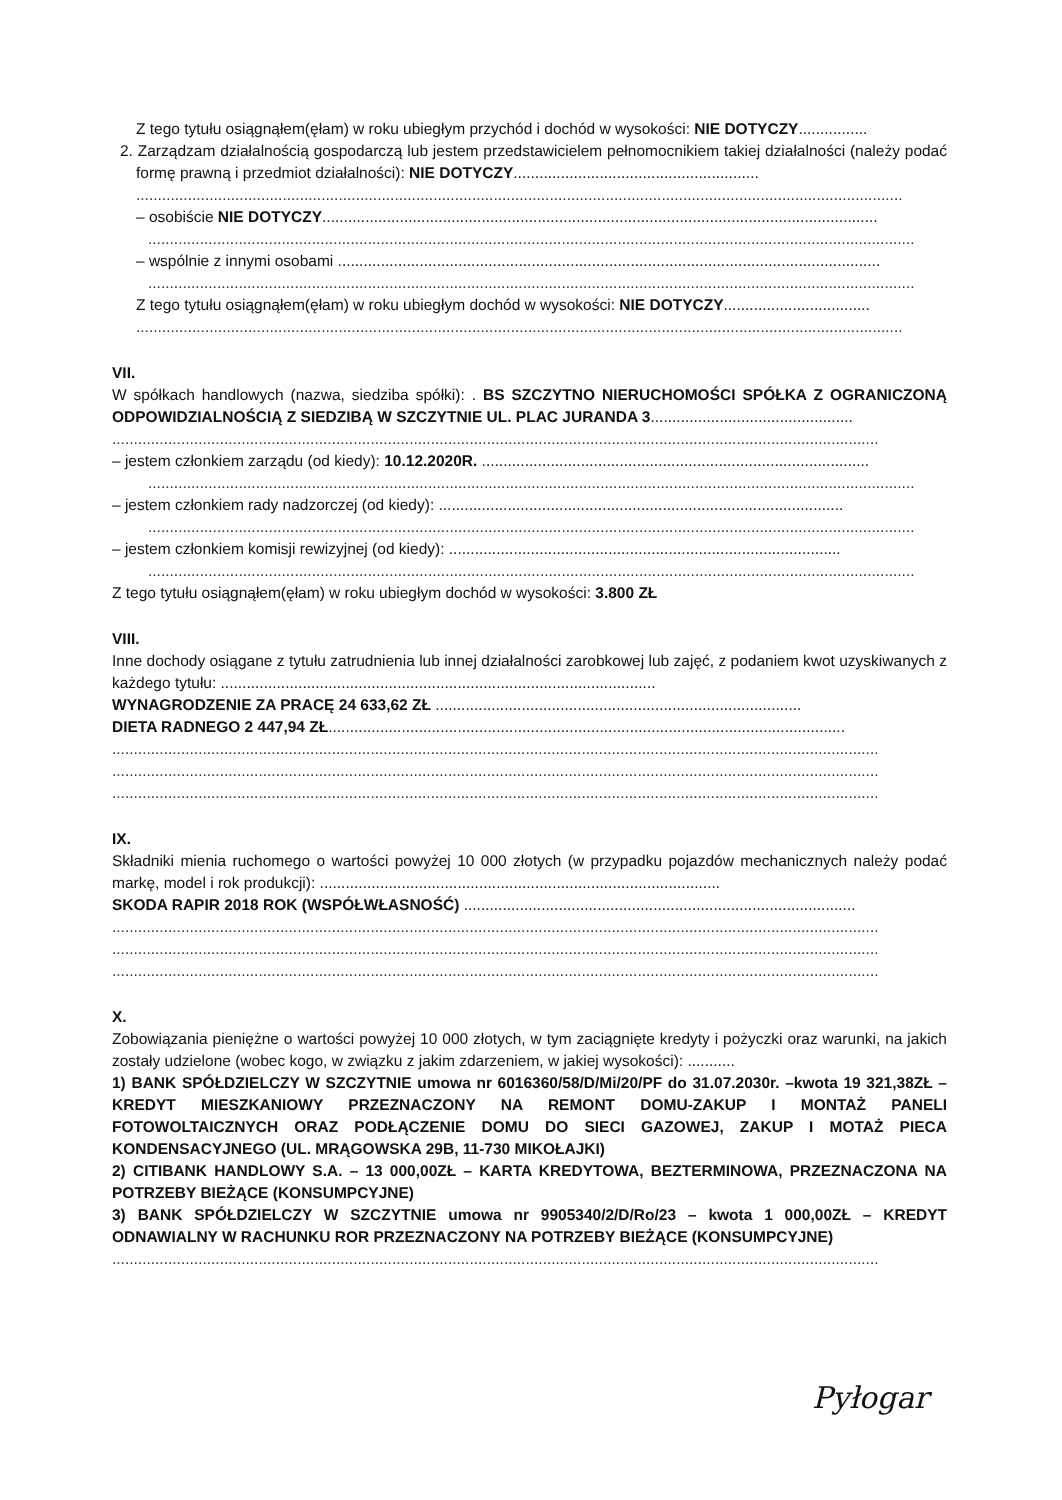Z tego tytułu osiągnąłem(ęłam) w roku ubiegłym przychód i dochód w wysokości: NIE DOTYCZY................
2. Zarządzam działalnością gospodarczą lub jestem przedstawicielem pełnomocnikiem takiej działalności (należy podać formę prawną i przedmiot działalności): NIE DOTYCZY.........................................................
..................................................................................................................................................................................
– osobiście NIE DOTYCZY.................................................................................................................................
..................................................................................................................................................................................
– wspólnie z innymi osobami ..............................................................................................................................
..................................................................................................................................................................................
Z tego tytułu osiągnąłem(ęłam) w roku ubiegłym dochód w wysokości: NIE DOTYCZY..................................
..................................................................................................................................................................................
VII.
W spółkach handlowych (nazwa, siedziba spółki): . BS SZCZYTNO NIERUCHOMOŚCI SPÓŁKA Z OGRANICZONĄ ODPOWIDZIALNOŚCIĄ Z SIEDZIBĄ W SZCZYTNIE UL. PLAC JURANDA 3...............................................
..................................................................................................................................................................................
– jestem członkiem zarządu (od kiedy): 10.12.2020R. ..........................................................................................
..................................................................................................................................................................................
– jestem członkiem rady nadzorczej (od kiedy): ..............................................................................................
..................................................................................................................................................................................
– jestem członkiem komisji rewizyjnej (od kiedy): ...........................................................................................
..................................................................................................................................................................................
Z tego tytułu osiągnąłem(ęłam) w roku ubiegłym dochód w wysokości: 3.800 ZŁ
VIII.
Inne dochody osiągane z tytułu zatrudnienia lub innej działalności zarobkowej lub zajęć, z podaniem kwot uzyskiwanych z każdego tytułu: .....................................................................................................
WYNAGRODZENIE ZA PRACĘ 24 633,62 ZŁ .....................................................................................
DIETA RADNEGO 2 447,94 ZŁ........................................................................................................................
..................................................................................................................................................................................
..................................................................................................................................................................................
..................................................................................................................................................................................
IX.
Składniki mienia ruchomego o wartości powyżej 10 000 złotych (w przypadku pojazdów mechanicznych należy podać markę, model i rok produkcji): .............................................................................................
SKODA RAPIR 2018 ROK (WSPÓŁWŁASNOŚĆ) ...........................................................................................
..................................................................................................................................................................................
..................................................................................................................................................................................
..................................................................................................................................................................................
X.
Zobowiązania pieniężne o wartości powyżej 10 000 złotych, w tym zaciągnięte kredyty i pożyczki oraz warunki, na jakich zostały udzielone (wobec kogo, w związku z jakim zdarzeniem, w jakiej wysokości): ...........
1) BANK SPÓŁDZIELCZY W SZCZYTNIE umowa nr 6016360/58/D/Mi/20/PF do 31.07.2030r. –kwota 19 321,38ZŁ – KREDYT MIESZKANIOWY PRZEZNACZONY NA REMONT DOMU-ZAKUP I MONTAŻ PANELI FOTOWOLTAICZNYCH ORAZ PODŁĄCZENIE DOMU DO SIECI GAZOWEJ, ZAKUP I MOTAŻ PIECA KONDENSACYJNEGO (UL. MRĄGOWSKA 29B, 11-730 MIKOŁAJKI)
2) CITIBANK HANDLOWY S.A. – 13 000,00ZŁ – KARTA KREDYTOWA, BEZTERMINOWA, PRZEZNACZONA NA POTRZEBY BIEŻĄCE (KONSUMPCYJNE)
3) BANK SPÓŁDZIELCZY W SZCZYTNIE umowa nr 9905340/2/D/Ro/23 – kwota 1 000,00ZŁ – KREDYT ODNAWIALNY W RACHUNKU ROR PRZEZNACZONY NA POTRZEBY BIEŻĄCE (KONSUMPCYJNE)
..................................................................................................................................................................................
Pyłogar